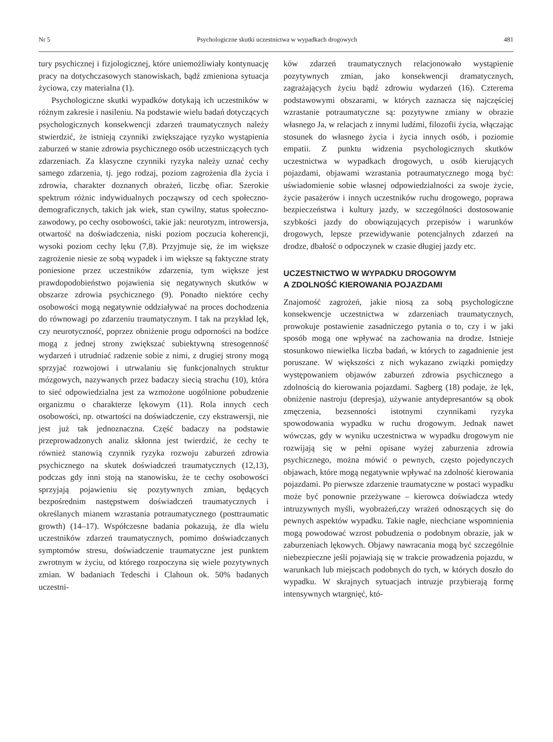Nr 5 Psychologiczne skutki uczestnictwa w wypadkach drogowych 481
tury psychicznej i fizjologicznej, które uniemożliwiały kontynuację pracy na dotychczasowych stanowiskach, bądź zmieniona sytuacja życiowa, czy materialna (1).
Psychologiczne skutki wypadków dotykają ich uczestników w różnym zakresie i nasileniu. Na podstawie wielu badań dotyczących psychologicznych konsekwencji zdarzeń traumatycznych należy stwierdzić, że istnieją czynniki zwiększające ryzyko wystąpienia zaburzeń w stanie zdrowia psychicznego osób uczestniczących tych zdarzeniach. Za klasyczne czynniki ryzyka należy uznać cechy samego zdarzenia, tj. jego rodzaj, poziom zagrożenia dla życia i zdrowia, charakter doznanych obrażeń, liczbę ofiar. Szerokie spektrum różnic indywidualnych począwszy od cech społeczno-demograficznych, takich jak wiek, stan cywilny, status społeczno-zawodowy, po cechy osobowości, takie jak: neurotyzm, introwersja, otwartość na doświadczenia, niski poziom poczucia koherencji, wysoki poziom cechy lęku (7,8). Przyjmuje się, że im większe zagrożenie niesie ze sobą wypadek i im większe są faktyczne straty poniesione przez uczestników zdarzenia, tym większe jest prawdopodobieństwo pojawienia się negatywnych skutków w obszarze zdrowia psychicznego (9). Ponadto niektóre cechy osobowości mogą negatywnie oddziaływać na proces dochodzenia do równowagi po zdarzeniu traumatycznym. I tak na przykład lęk, czy neurotyczność, poprzez obniżenie progu odporności na bodźce mogą z jednej strony zwiększać subiektywną stresogenność wydarzeń i utrudniać radzenie sobie z nimi, z drugiej strony mogą sprzyjać rozwojowi i utrwalaniu się funkcjonalnych struktur mózgowych, nazywanych przez badaczy siecią strachu (10), która to sieć odpowiedzialna jest za wzmożone uogólnione pobudzenie organizmu o charakterze lękowym (11). Rola innych cech osobowości, np. otwartości na doświadczenie, czy ekstrawersji, nie jest już tak jednoznaczna. Część badaczy na podstawie przeprowadzonych analiz skłonna jest twierdzić, że cechy te również stanowią czynnik ryzyka rozwoju zaburzeń zdrowia psychicznego na skutek doświadczeń traumatycznych (12,13), podczas gdy inni stoją na stanowisku, że te cechy osobowości sprzyjają pojawieniu się pozytywnych zmian, będących bezpośrednim następstwem doświadczeń traumatycznych i określanych mianem wzrastania potraumatycznego (posttraumatic growth) (14–17). Współczesne badania pokazują, że dla wielu uczestników zdarzeń traumatycznych, pomimo doświadczanych symptomów stresu, doświadczenie traumatyczne jest punktem zwrotnym w życiu, od którego rozpoczyna się wiele pozytywnych zmian. W badaniach Tedeschi i Clahoun ok. 50% badanych uczestni-
ków zdarzeń traumatycznych relacjonowało wystąpienie pozytywnych zmian, jako konsekwencji dramatycznych, zagrażających życiu bądź zdrowiu wydarzeń (16). Czterema podstawowymi obszarami, w których zaznacza się najczęściej wzrastanie potraumatyczne są: pozytywne zmiany w obrazie własnego Ja, w relacjach z innymi ludźmi, filozofii życia, włączając stosunek do własnego życia i życia innych osób, i poziomie empatii. Z punktu widzenia psychologicznych skutków uczestnictwa w wypadkach drogowych, u osób kierujących pojazdami, objawami wzrastania potraumatycznego mogą być: uświadomienie sobie własnej odpowiedzialności za swoje życie, życie pasażerów i innych uczestników ruchu drogowego, poprawa bezpieczeństwa i kultury jazdy, w szczególności dostosowanie szybkości jazdy do obowiązujących przepisów i warunków drogowych, lepsze przewidywanie potencjalnych zdarzeń na drodze, dbałość o odpoczynek w czasie długiej jazdy etc.
UCZESTNICTWO W WYPADKU DROGOWYM
A ZDOLNOŚĆ KIEROWANIA POJAZDAMI
Znajomość zagrożeń, jakie niosą za sobą psychologiczne konsekwencje uczestnictwa w zdarzeniach traumatycznych, prowokuje postawienie zasadniczego pytania o to, czy i w jaki sposób mogą one wpływać na zachowania na drodze. Istnieje stosunkowo niewielka liczba badań, w których to zagadnienie jest poruszane. W większości z nich wykazano związki pomiędzy występowaniem objawów zaburzeń zdrowia psychicznego a zdolnością do kierowania pojazdami. Sagberg (18) podaje, że lęk, obniżenie nastroju (depresja), używanie antydepresantów są obok zmęczenia, bezsenności istotnymi czynnikami ryzyka spowodowania wypadku w ruchu drogowym. Jednak nawet wówczas, gdy w wyniku uczestnictwa w wypadku drogowym nie rozwijają się w pełni opisane wyżej zaburzenia zdrowia psychicznego, można mówić o pewnych, często pojedynczych objawach, które mogą negatywnie wpływać na zdolność kierowania pojazdami. Po pierwsze zdarzenie traumatyczne w postaci wypadku może być ponownie przeżywane – kierowca doświadcza wtedy intruzywnych myśli, wyobrażeń,czy wrażeń odnoszących się do pewnych aspektów wypadku. Takie nagłe, niechciane wspomnienia mogą powodować wzrost pobudzenia o podobnym obrazie, jak w zaburzeniach lękowych. Objawy nawracania mogą być szczególnie niebezpieczne jeśli pojawiają się w trakcie prowadzenia pojazdu, w warunkach lub miejscach podobnych do tych, w których doszło do wypadku. W skrajnych sytuacjach intruzje przybierają formę intensywnych wtargnięć, któ-